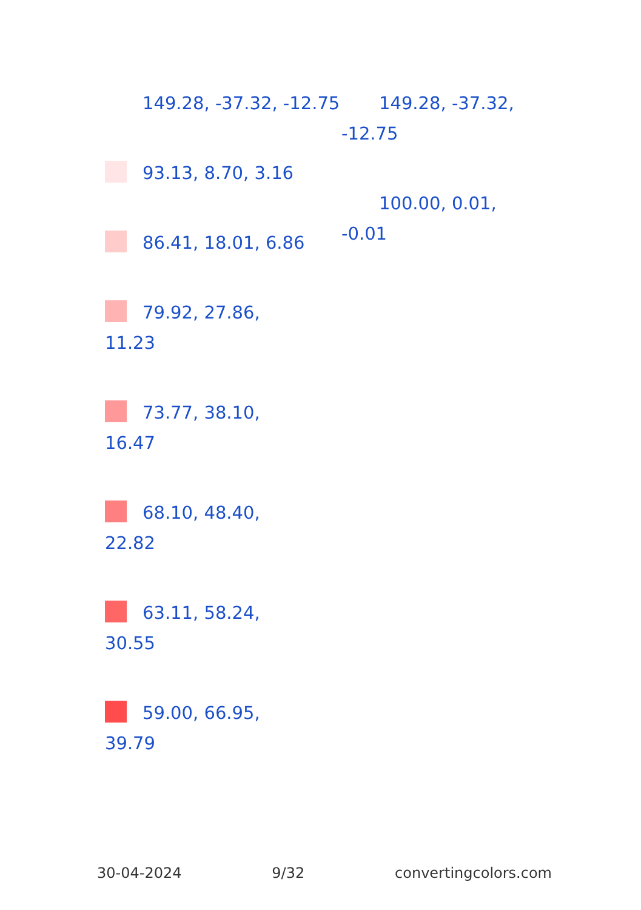149.28, -37.32, -12.75
93.13, 8.70, 3.16
86.41, 18.01, 6.86
79.92, 27.86, 11.23
73.77, 38.10, 16.47
68.10, 48.40, 22.82
63.11, 58.24, 30.55
59.00, 66.95, 39.79
149.28, -37.32, -12.75
100.00, 0.01, -0.01
30-04-2024 9/32 convertingcolors.com